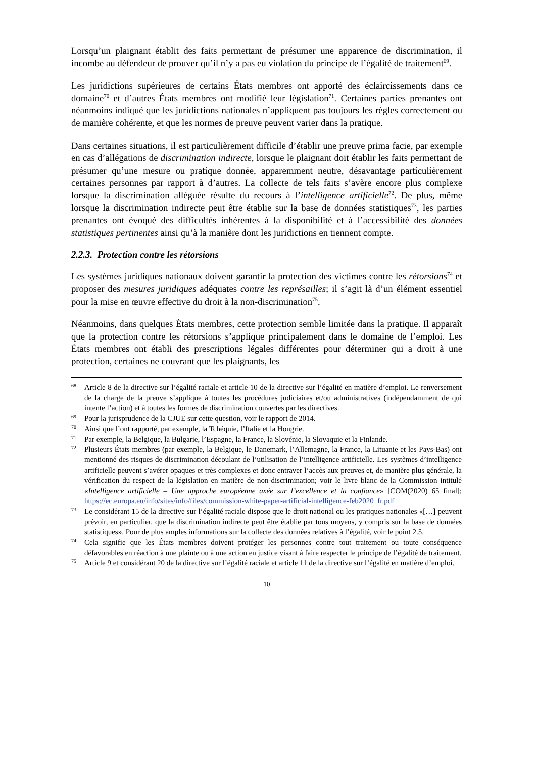Lorsqu’un plaignant établit des faits permettant de présumer une apparence de discrimination, il incombe au défendeur de prouver qu’il n’y a pas eu violation du principe de l’égalité de traitement<sup>69</sup>.
Les juridictions supérieures de certains États membres ont apporté des éclaircissements dans ce domaine<sup>70</sup> et d’autres États membres ont modifié leur législation<sup>71</sup>. Certaines parties prenantes ont néanmoins indiqué que les juridictions nationales n’appliquent pas toujours les règles correctement ou de manière cohérente, et que les normes de preuve peuvent varier dans la pratique.
Dans certaines situations, il est particulièrement difficile d’établir une preuve prima facie, par exemple en cas d’allégations de discrimination indirecte, lorsque le plaignant doit établir les faits permettant de présumer qu’une mesure ou pratique donnée, apparemment neutre, désavantage particulièrement certaines personnes par rapport à d’autres. La collecte de tels faits s’avère encore plus complexe lorsque la discrimination alléguée résulte du recours à l’intelligence artificielle<sup>72</sup>. De plus, même lorsque la discrimination indirecte peut être établie sur la base de données statistiques<sup>73</sup>, les parties prenantes ont évoqué des difficultés inhérentes à la disponibilité et à l’accessibilité des données statistiques pertinentes ainsi qu’à la manière dont les juridictions en tiennent compte.
2.2.3. Protection contre les rétorsions
Les systèmes juridiques nationaux doivent garantir la protection des victimes contre les rétorsions<sup>74</sup> et proposer des mesures juridiques adéquates contre les représailles; il s’agit là d’un élément essentiel pour la mise en œuvre effective du droit à la non-discrimination<sup>75</sup>.
Néanmoins, dans quelques États membres, cette protection semble limitée dans la pratique. Il apparaît que la protection contre les rétorsions s’applique principalement dans le domaine de l’emploi. Les États membres ont établi des prescriptions légales différentes pour déterminer qui a droit à une protection, certaines ne couvrant que les plaignants, les
68 Article 8 de la directive sur l’égalité raciale et article 10 de la directive sur l’égalité en matière d’emploi. Le renversement de la charge de la preuve s’applique à toutes les procédures judiciaires et/ou administratives (indépendamment de qui intente l’action) et à toutes les formes de discrimination couvertes par les directives.
69 Pour la jurisprudence de la CJUE sur cette question, voir le rapport de 2014.
70 Ainsi que l’ont rapporté, par exemple, la Tchéquie, l’Italie et la Hongrie.
71 Par exemple, la Belgique, la Bulgarie, l’Espagne, la France, la Slovénie, la Slovaquie et la Finlande.
72 Plusieurs États membres (par exemple, la Belgique, le Danemark, l’Allemagne, la France, la Lituanie et les Pays-Bas) ont mentionné des risques de discrimination découlant de l’utilisation de l’intelligence artificielle. Les systèmes d’intelligence artificielle peuvent s’avérer opaques et très complexes et donc entraver l’accès aux preuves et, de manière plus générale, la vérification du respect de la législation en matière de non-discrimination; voir le livre blanc de la Commission intitulé «Intelligence artificielle – Une approche européenne axée sur l’excellence et la confiance» [COM(2020) 65 final]; https://ec.europa.eu/info/sites/info/files/commission-white-paper-artificial-intelligence-feb2020_fr.pdf
73 Le considérant 15 de la directive sur l’égalité raciale dispose que le droit national ou les pratiques nationales «[…] peuvent prévoir, en particulier, que la discrimination indirecte peut être établie par tous moyens, y compris sur la base de données statistiques». Pour de plus amples informations sur la collecte des données relatives à l’égalité, voir le point 2.5.
74 Cela signifie que les États membres doivent protéger les personnes contre tout traitement ou toute conséquence défavorables en réaction à une plainte ou à une action en justice visant à faire respecter le principe de l’égalité de traitement.
75 Article 9 et considérant 20 de la directive sur l’égalité raciale et article 11 de la directive sur l’égalité en matière d’emploi.
10